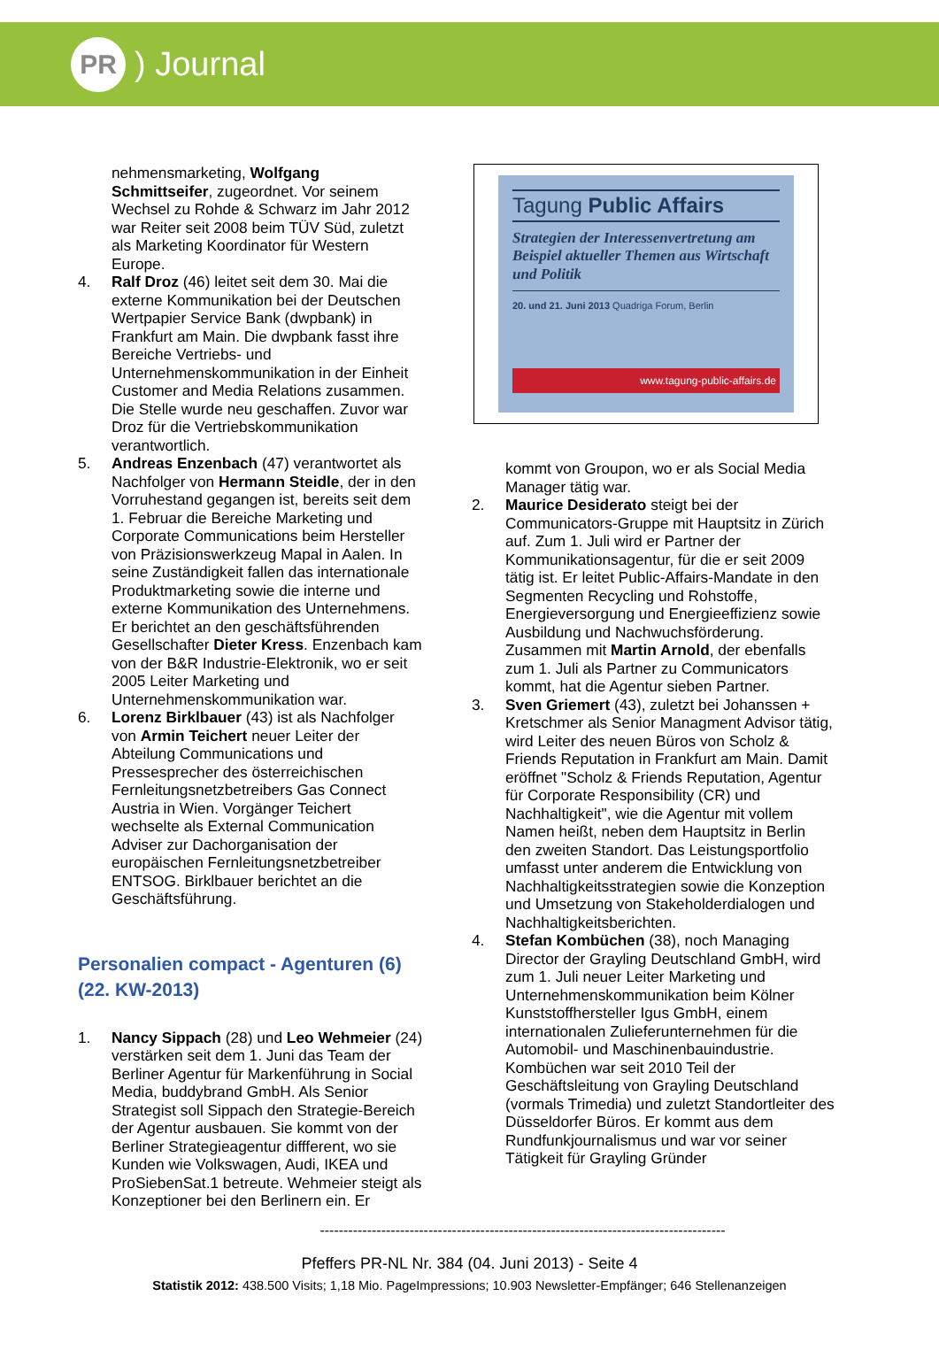PR
) Journal
nehmensmarketing, Wolfgang Schmittseifer, zugeordnet. Vor seinem Wechsel zu Rohde & Schwarz im Jahr 2012 war Reiter seit 2008 beim TÜV Süd, zuletzt als Marketing Koordinator für Western Europe.
4. Ralf Droz (46) leitet seit dem 30. Mai die externe Kommunikation bei der Deutschen Wertpapier Service Bank (dwpbank) in Frankfurt am Main. Die dwpbank fasst ihre Bereiche Vertriebs- und Unternehmenskommunikation in der Einheit Customer and Media Relations zusammen. Die Stelle wurde neu geschaffen. Zuvor war Droz für die Vertriebskommunikation verantwortlich.
5. Andreas Enzenbach (47) verantwortet als Nachfolger von Hermann Steidle, der in den Vorruhestand gegangen ist, bereits seit dem 1. Februar die Bereiche Marketing und Corporate Communications beim Hersteller von Präzisionswerkzeug Mapal in Aalen. In seine Zuständigkeit fallen das internationale Produktmarketing sowie die interne und externe Kommunikation des Unternehmens. Er berichtet an den geschäftsführenden Gesellschafter Dieter Kress. Enzenbach kam von der B&R Industrie-Elektronik, wo er seit 2005 Leiter Marketing und Unternehmenskommunikation war.
6. Lorenz Birklbauer (43) ist als Nachfolger von Armin Teichert neuer Leiter der Abteilung Communications und Pressesprecher des österreichischen Fernleitungsnetzbetreibers Gas Connect Austria in Wien. Vorgänger Teichert wechselte als External Communication Adviser zur Dachorganisation der europäischen Fernleitungsnetzbetreiber ENTSOG. Birklbauer berichtet an die Geschäftsführung.
Personalien compact - Agenturen (6)
(22. KW-2013)
1. Nancy Sippach (28) und Leo Wehmeier (24) verstärken seit dem 1. Juni das Team der Berliner Agentur für Markenführung in Social Media, buddybrand GmbH. Als Senior Strategist soll Sippach den Strategie-Bereich der Agentur ausbauen. Sie kommt von der Berliner Strategieagentur diffferent, wo sie Kunden wie Volkswagen, Audi, IKEA und ProSiebenSat.1 betreute. Wehmeier steigt als Konzeptioner bei den Berlinern ein. Er
Tagung Public Affairs
Strategien der Interessenvertretung am Beispiel aktueller Themen aus Wirtschaft und Politik
20. und 21. Juni 2013 Quadriga Forum, Berlin
www.tagung-public-affairs.de
kommt von Groupon, wo er als Social Media Manager tätig war.
2. Maurice Desiderato steigt bei der Communicators-Gruppe mit Hauptsitz in Zürich auf. Zum 1. Juli wird er Partner der Kommunikationsagentur, für die er seit 2009 tätig ist. Er leitet Public-Affairs-Mandate in den Segmenten Recycling und Rohstoffe, Energieversorgung und Energieeffizienz sowie Ausbildung und Nachwuchsförderung. Zusammen mit Martin Arnold, der ebenfalls zum 1. Juli als Partner zu Communicators kommt, hat die Agentur sieben Partner.
3. Sven Griemert (43), zuletzt bei Johanssen + Kretschmer als Senior Managment Advisor tätig, wird Leiter des neuen Büros von Scholz & Friends Reputation in Frankfurt am Main. Damit eröffnet "Scholz & Friends Reputation, Agentur für Corporate Responsibility (CR) und Nachhaltigkeit", wie die Agentur mit vollem Namen heißt, neben dem Hauptsitz in Berlin den zweiten Standort. Das Leistungsportfolio umfasst unter anderem die Entwicklung von Nachhaltigkeitsstrategien sowie die Konzeption und Umsetzung von Stakeholderdialogen und Nachhaltigkeitsberichten.
4. Stefan Kombüchen (38), noch Managing Director der Grayling Deutschland GmbH, wird zum 1. Juli neuer Leiter Marketing und Unternehmenskommunikation beim Kölner Kunststoffhersteller Igus GmbH, einem internationalen Zulieferunternehmen für die Automobil- und Maschinenbauindustrie. Kombüchen war seit 2010 Teil der Geschäftsleitung von Grayling Deutschland (vormals Trimedia) und zuletzt Standortleiter des Düsseldorfer Büros. Er kommt aus dem Rundfunkjournalismus und war vor seiner Tätigkeit für Grayling Gründer
--------------------------------------------------------------------------------------
Pfeffers PR-NL Nr. 384 (04. Juni 2013) - Seite 4
Statistik 2012: 438.500 Visits; 1,18 Mio. PageImpressions; 10.903 Newsletter-Empfänger; 646 Stellenanzeigen